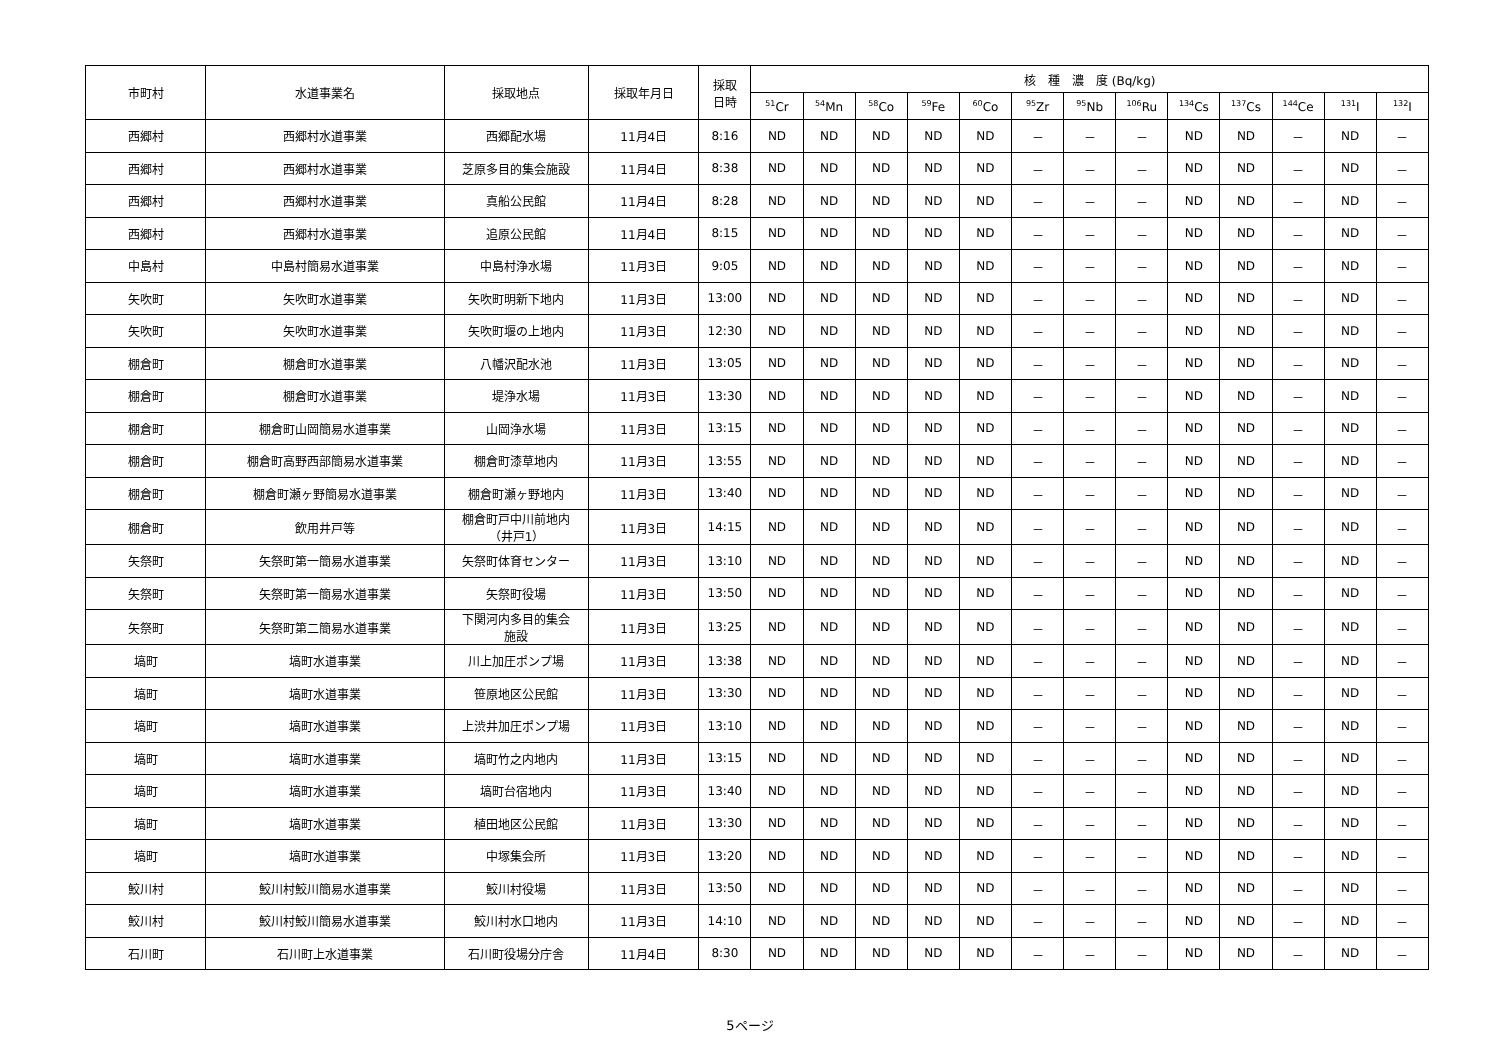| 市町村 | 水道事業名 | 採取地点 | 採取年月日 | 採取 日時 | 核 種 濃 度 (Bq/kg) | | | | | | | | | | | | |
| --- | --- | --- | --- | --- | --- | --- | --- | --- | --- | --- | --- | --- | --- | --- | --- | --- | --- |
| | | | | | <sup>51</sup>Cr | <sup>54</sup>Mn | <sup>58</sup>Co | <sup>59</sup>Fe | <sup>60</sup>Co | <sup>95</sup>Zr | <sup>95</sup>Nb | <sup>106</sup>Ru | <sup>134</sup>Cs | <sup>137</sup>Cs | <sup>144</sup>Ce | <sup>131</sup>I | <sup>132</sup>I |
| 西郷村 | 西郷村水道事業 | 西郷配水場 | 11月4日 | 8:16 | ND | ND | ND | ND | ND | － | － | － | ND | ND | － | ND | － |
| 西郷村 | 西郷村水道事業 | 芝原多目的集会施設 | 11月4日 | 8:38 | ND | ND | ND | ND | ND | － | － | － | ND | ND | － | ND | － |
| 西郷村 | 西郷村水道事業 | 真船公民館 | 11月4日 | 8:28 | ND | ND | ND | ND | ND | － | － | － | ND | ND | － | ND | － |
| 西郷村 | 西郷村水道事業 | 追原公民館 | 11月4日 | 8:15 | ND | ND | ND | ND | ND | － | － | － | ND | ND | － | ND | － |
| 中島村 | 中島村簡易水道事業 | 中島村浄水場 | 11月3日 | 9:05 | ND | ND | ND | ND | ND | － | － | － | ND | ND | － | ND | － |
| 矢吹町 | 矢吹町水道事業 | 矢吹町明新下地内 | 11月3日 | 13:00 | ND | ND | ND | ND | ND | － | － | － | ND | ND | － | ND | － |
| 矢吹町 | 矢吹町水道事業 | 矢吹町堰の上地内 | 11月3日 | 12:30 | ND | ND | ND | ND | ND | － | － | － | ND | ND | － | ND | － |
| 棚倉町 | 棚倉町水道事業 | 八幡沢配水池 | 11月3日 | 13:05 | ND | ND | ND | ND | ND | － | － | － | ND | ND | － | ND | － |
| 棚倉町 | 棚倉町水道事業 | 堤浄水場 | 11月3日 | 13:30 | ND | ND | ND | ND | ND | － | － | － | ND | ND | － | ND | － |
| 棚倉町 | 棚倉町山岡簡易水道事業 | 山岡浄水場 | 11月3日 | 13:15 | ND | ND | ND | ND | ND | － | － | － | ND | ND | － | ND | － |
| 棚倉町 | 棚倉町高野西部簡易水道事業 | 棚倉町漆草地内 | 11月3日 | 13:55 | ND | ND | ND | ND | ND | － | － | － | ND | ND | － | ND | － |
| 棚倉町 | 棚倉町瀬ヶ野簡易水道事業 | 棚倉町瀬ヶ野地内 | 11月3日 | 13:40 | ND | ND | ND | ND | ND | － | － | － | ND | ND | － | ND | － |
| 棚倉町 | 飲用井戸等 | 棚倉町戸中川前地内 （井戸1） | 11月3日 | 14:15 | ND | ND | ND | ND | ND | － | － | － | ND | ND | － | ND | － |
| 矢祭町 | 矢祭町第一簡易水道事業 | 矢祭町体育センター | 11月3日 | 13:10 | ND | ND | ND | ND | ND | － | － | － | ND | ND | － | ND | － |
| 矢祭町 | 矢祭町第一簡易水道事業 | 矢祭町役場 | 11月3日 | 13:50 | ND | ND | ND | ND | ND | － | － | － | ND | ND | － | ND | － |
| 矢祭町 | 矢祭町第二簡易水道事業 | 下関河内多目的集会 施設 | 11月3日 | 13:25 | ND | ND | ND | ND | ND | － | － | － | ND | ND | － | ND | － |
| 塙町 | 塙町水道事業 | 川上加圧ポンプ場 | 11月3日 | 13:38 | ND | ND | ND | ND | ND | － | － | － | ND | ND | － | ND | － |
| 塙町 | 塙町水道事業 | 笹原地区公民館 | 11月3日 | 13:30 | ND | ND | ND | ND | ND | － | － | － | ND | ND | － | ND | － |
| 塙町 | 塙町水道事業 | 上渋井加圧ポンプ場 | 11月3日 | 13:10 | ND | ND | ND | ND | ND | － | － | － | ND | ND | － | ND | － |
| 塙町 | 塙町水道事業 | 塙町竹之内地内 | 11月3日 | 13:15 | ND | ND | ND | ND | ND | － | － | － | ND | ND | － | ND | － |
| 塙町 | 塙町水道事業 | 塙町台宿地内 | 11月3日 | 13:40 | ND | ND | ND | ND | ND | － | － | － | ND | ND | － | ND | － |
| 塙町 | 塙町水道事業 | 植田地区公民館 | 11月3日 | 13:30 | ND | ND | ND | ND | ND | － | － | － | ND | ND | － | ND | － |
| 塙町 | 塙町水道事業 | 中塚集会所 | 11月3日 | 13:20 | ND | ND | ND | ND | ND | － | － | － | ND | ND | － | ND | － |
| 鮫川村 | 鮫川村鮫川簡易水道事業 | 鮫川村役場 | 11月3日 | 13:50 | ND | ND | ND | ND | ND | － | － | － | ND | ND | － | ND | － |
| 鮫川村 | 鮫川村鮫川簡易水道事業 | 鮫川村水口地内 | 11月3日 | 14:10 | ND | ND | ND | ND | ND | － | － | － | ND | ND | － | ND | － |
| 石川町 | 石川町上水道事業 | 石川町役場分庁舎 | 11月4日 | 8:30 | ND | ND | ND | ND | ND | － | － | － | ND | ND | － | ND | － |
5ページ